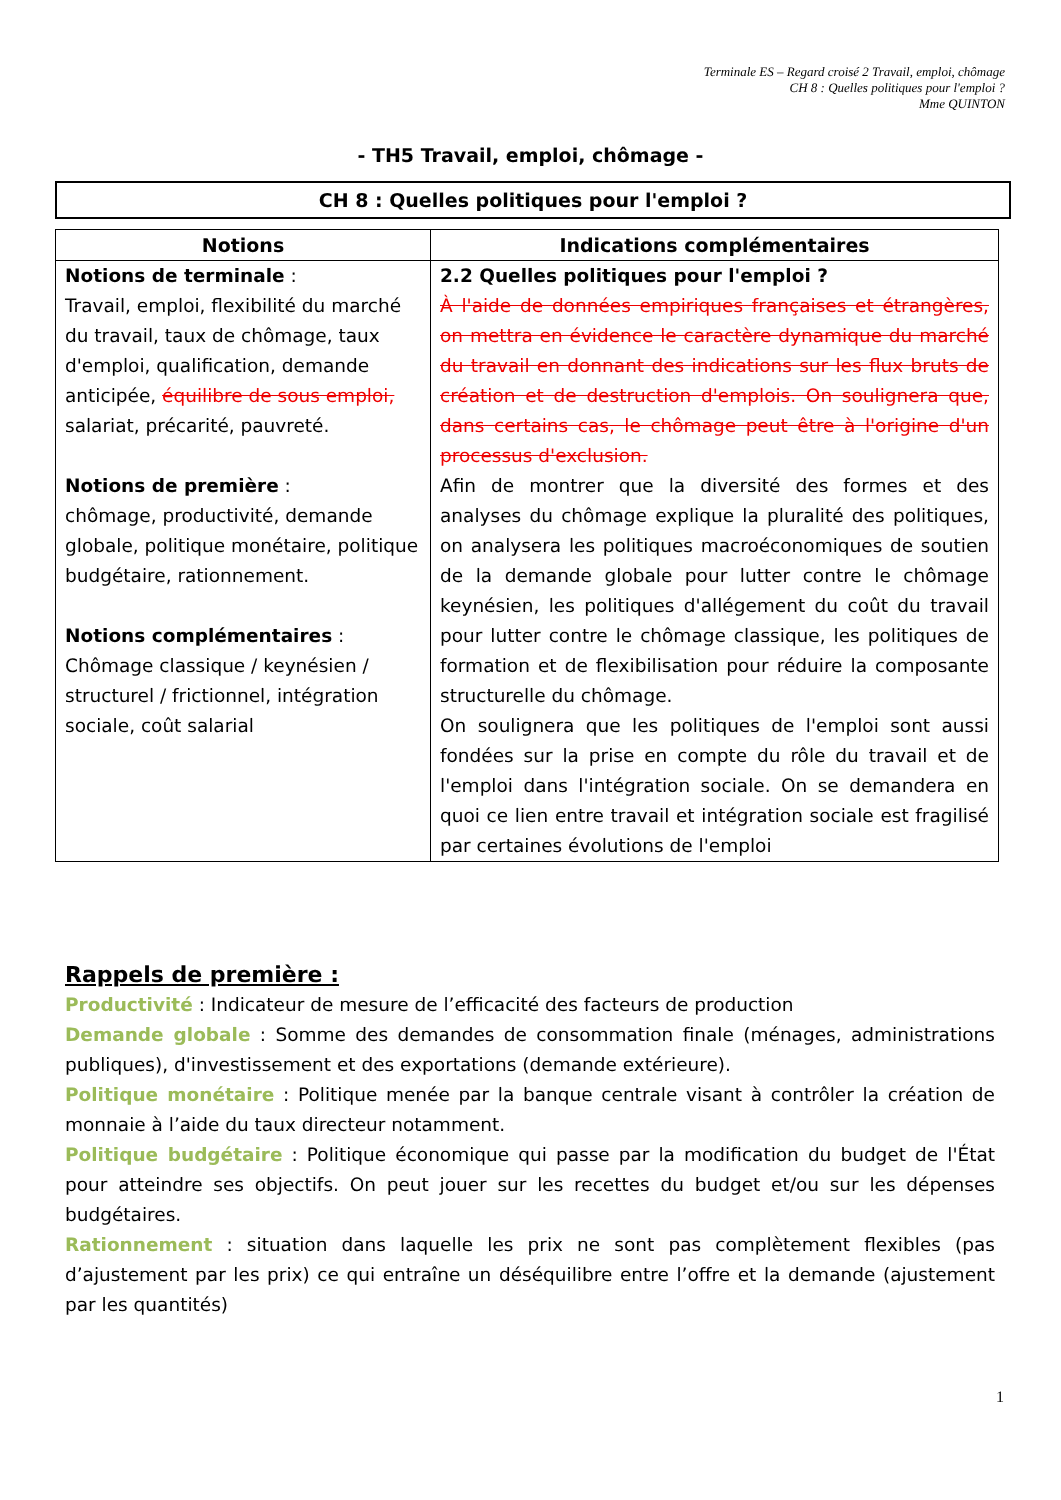Terminale ES – Regard croisé 2 Travail, emploi, chômage
CH 8 : Quelles politiques pour l'emploi ?
Mme QUINTON
- TH5 Travail, emploi, chômage -
CH 8 : Quelles politiques pour l'emploi ?
| Notions | Indications complémentaires |
| --- | --- |
| Notions de terminale : Travail, emploi, flexibilité du marché du travail, taux de chômage, taux d'emploi, qualification, demande anticipée, équilibre de sous emploi, salariat, précarité, pauvreté. Notions de première : chômage, productivité, demande globale, politique monétaire, politique budgétaire, rationnement. Notions complémentaires : Chômage classique / keynésien / structurel / frictionnel, intégration sociale, coût salarial | 2.2 Quelles politiques pour l'emploi ? À l'aide de données empiriques françaises et étrangères, on mettra en évidence le caractère dynamique du marché du travail en donnant des indications sur les flux bruts de création et de destruction d'emplois. On soulignera que, dans certains cas, le chômage peut être à l'origine d'un processus d'exclusion. Afin de montrer que la diversité des formes et des analyses du chômage explique la pluralité des politiques, on analysera les politiques macroéconomiques de soutien de la demande globale pour lutter contre le chômage keynésien, les politiques d'allégement du coût du travail pour lutter contre le chômage classique, les politiques de formation et de flexibilisation pour réduire la composante structurelle du chômage. On soulignera que les politiques de l'emploi sont aussi fondées sur la prise en compte du rôle du travail et de l'emploi dans l'intégration sociale. On se demandera en quoi ce lien entre travail et intégration sociale est fragilisé par certaines évolutions de l'emploi |
Rappels de première :
Productivité : Indicateur de mesure de l’efficacité des facteurs de production
Demande globale : Somme des demandes de consommation finale (ménages, administrations publiques), d'investissement et des exportations (demande extérieure).
Politique monétaire : Politique menée par la banque centrale visant à contrôler la création de monnaie à l’aide du taux directeur notamment.
Politique budgétaire : Politique économique qui passe par la modification du budget de l'État pour atteindre ses objectifs. On peut jouer sur les recettes du budget et/ou sur les dépenses budgétaires.
Rationnement : situation dans laquelle les prix ne sont pas complètement flexibles (pas d’ajustement par les prix) ce qui entraîne un déséquilibre entre l’offre et la demande (ajustement par les quantités)
1